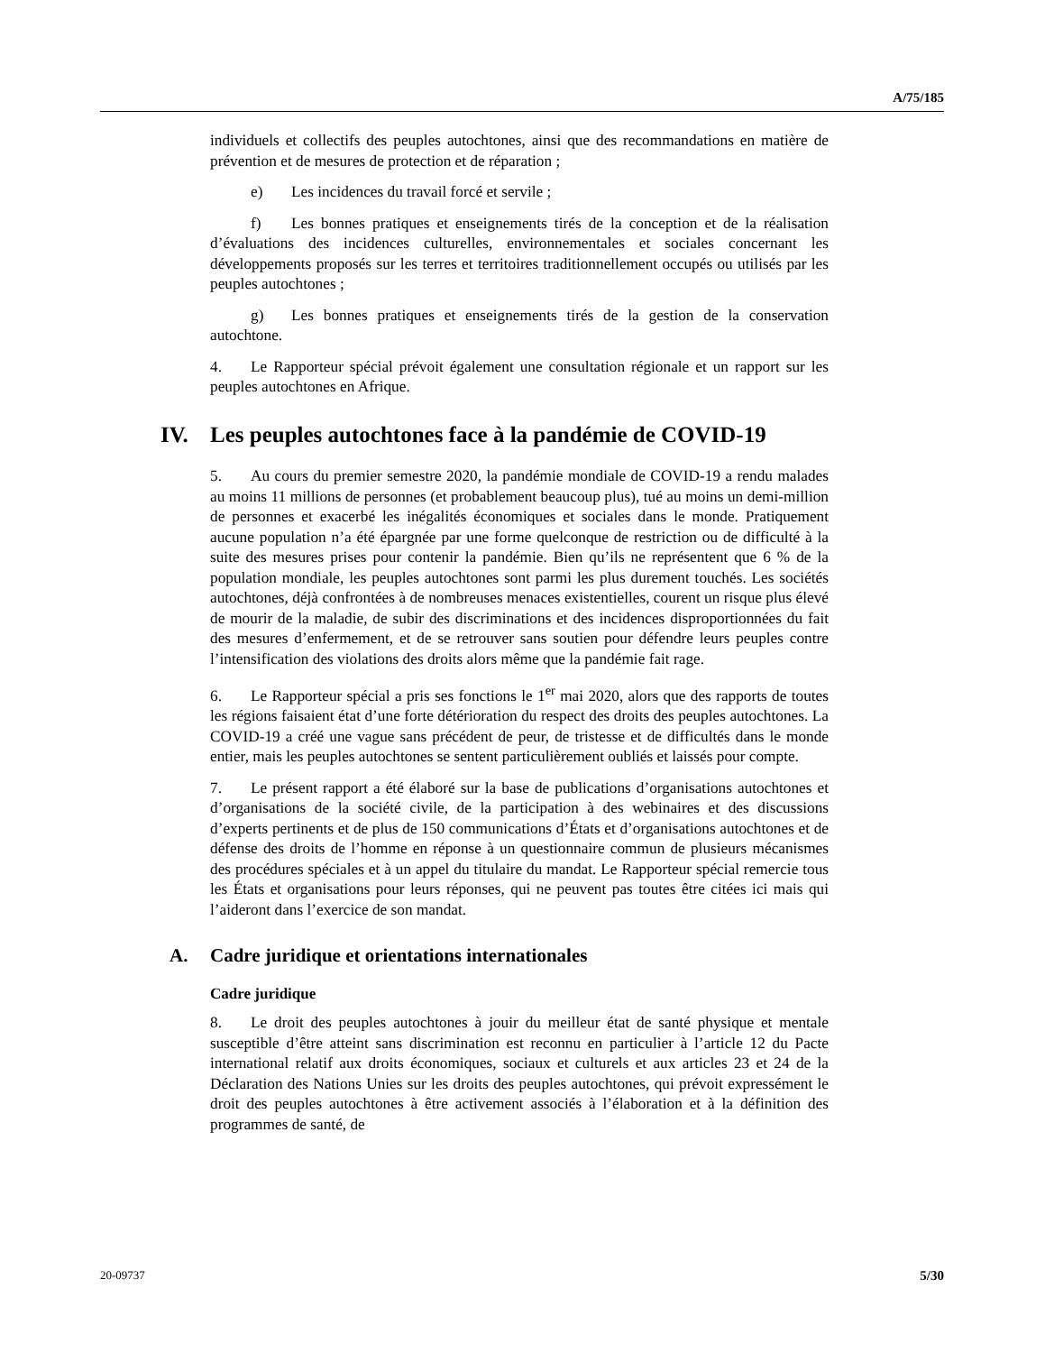A/75/185
individuels et collectifs des peuples autochtones, ainsi que des recommandations en matière de prévention et de mesures de protection et de réparation ;
e) Les incidences du travail forcé et servile ;
f) Les bonnes pratiques et enseignements tirés de la conception et de la réalisation d’évaluations des incidences culturelles, environnementales et sociales concernant les développements proposés sur les terres et territoires traditionnellement occupés ou utilisés par les peuples autochtones ;
g) Les bonnes pratiques et enseignements tirés de la gestion de la conservation autochtone.
4. Le Rapporteur spécial prévoit également une consultation régionale et un rapport sur les peuples autochtones en Afrique.
IV. Les peuples autochtones face à la pandémie de COVID-19
5. Au cours du premier semestre 2020, la pandémie mondiale de COVID-19 a rendu malades au moins 11 millions de personnes (et probablement beaucoup plus), tué au moins un demi-million de personnes et exacerbé les inégalités économiques et sociales dans le monde. Pratiquement aucune population n’a été épargnée par une forme quelconque de restriction ou de difficulté à la suite des mesures prises pour contenir la pandémie. Bien qu’ils ne représentent que 6 % de la population mondiale, les peuples autochtones sont parmi les plus durement touchés. Les sociétés autochtones, déjà confrontées à de nombreuses menaces existentielles, courent un risque plus élevé de mourir de la maladie, de subir des discriminations et des incidences disproportionnées du fait des mesures d’enfermement, et de se retrouver sans soutien pour défendre leurs peuples contre l’intensification des violations des droits alors même que la pandémie fait rage.
6. Le Rapporteur spécial a pris ses fonctions le 1<sup>er</sup> mai 2020, alors que des rapports de toutes les régions faisaient état d’une forte détérioration du respect des droits des peuples autochtones. La COVID-19 a créé une vague sans précédent de peur, de tristesse et de difficultés dans le monde entier, mais les peuples autochtones se sentent particulièrement oubliés et laissés pour compte.
7. Le présent rapport a été élaboré sur la base de publications d’organisations autochtones et d’organisations de la société civile, de la participation à des webinaires et des discussions d’experts pertinents et de plus de 150 communications d’États et d’organisations autochtones et de défense des droits de l’homme en réponse à un questionnaire commun de plusieurs mécanismes des procédures spéciales et à un appel du titulaire du mandat. Le Rapporteur spécial remercie tous les États et organisations pour leurs réponses, qui ne peuvent pas toutes être citées ici mais qui l’aideront dans l’exercice de son mandat.
A. Cadre juridique et orientations internationales
Cadre juridique
8. Le droit des peuples autochtones à jouir du meilleur état de santé physique et mentale susceptible d’être atteint sans discrimination est reconnu en particulier à l’article 12 du Pacte international relatif aux droits économiques, sociaux et culturels et aux articles 23 et 24 de la Déclaration des Nations Unies sur les droits des peuples autochtones, qui prévoit expressément le droit des peuples autochtones à être activement associés à l’élaboration et à la définition des programmes de santé, de
20-09737 5/30